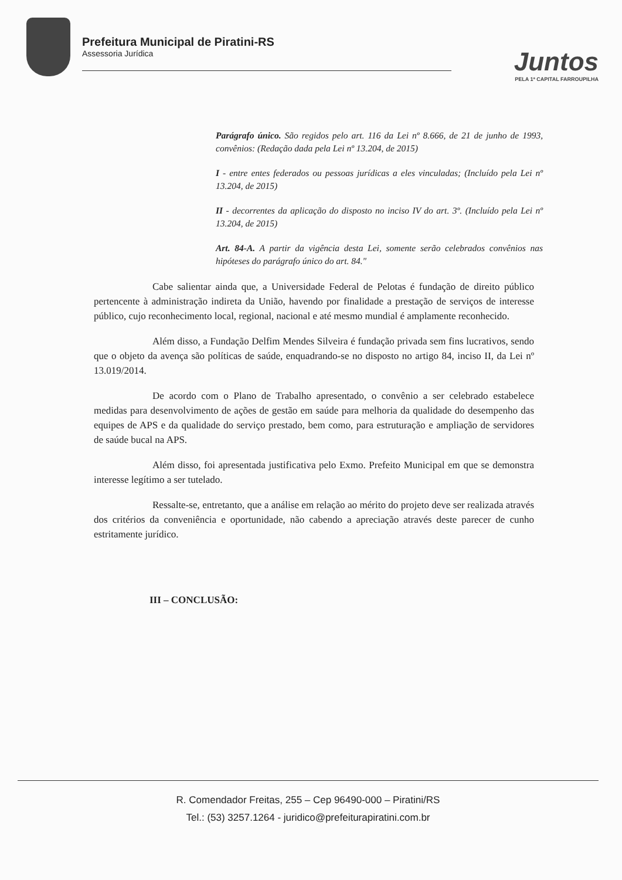Prefeitura Municipal de Piratini-RS
Assessoria Jurídica
Juntos
PELA 1ª CAPITAL FARROUPILHA
Parágrafo único. São regidos pelo art. 116 da Lei nº 8.666, de 21 de junho de 1993, convênios: (Redação dada pela Lei nº 13.204, de 2015)
I - entre entes federados ou pessoas jurídicas a eles vinculadas; (Incluído pela Lei nº 13.204, de 2015)
II - decorrentes da aplicação do disposto no inciso IV do art. 3º. (Incluído pela Lei nº 13.204, de 2015)
Art. 84-A. A partir da vigência desta Lei, somente serão celebrados convênios nas hipóteses do parágrafo único do art. 84."
Cabe salientar ainda que, a Universidade Federal de Pelotas é fundação de direito público pertencente à administração indireta da União, havendo por finalidade a prestação de serviços de interesse público, cujo reconhecimento local, regional, nacional e até mesmo mundial é amplamente reconhecido.
Além disso, a Fundação Delfim Mendes Silveira é fundação privada sem fins lucrativos, sendo que o objeto da avença são políticas de saúde, enquadrando-se no disposto no artigo 84, inciso II, da Lei nº 13.019/2014.
De acordo com o Plano de Trabalho apresentado, o convênio a ser celebrado estabelece medidas para desenvolvimento de ações de gestão em saúde para melhoria da qualidade do desempenho das equipes de APS e da qualidade do serviço prestado, bem como, para estruturação e ampliação de servidores de saúde bucal na APS.
Além disso, foi apresentada justificativa pelo Exmo. Prefeito Municipal em que se demonstra interesse legítimo a ser tutelado.
Ressalte-se, entretanto, que a análise em relação ao mérito do projeto deve ser realizada através dos critérios da conveniência e oportunidade, não cabendo a apreciação através deste parecer de cunho estritamente jurídico.
III – CONCLUSÃO:
R. Comendador Freitas, 255 – Cep 96490-000 – Piratini/RS
Tel.: (53) 3257.1264 - juridico@prefeiturapiratini.com.br